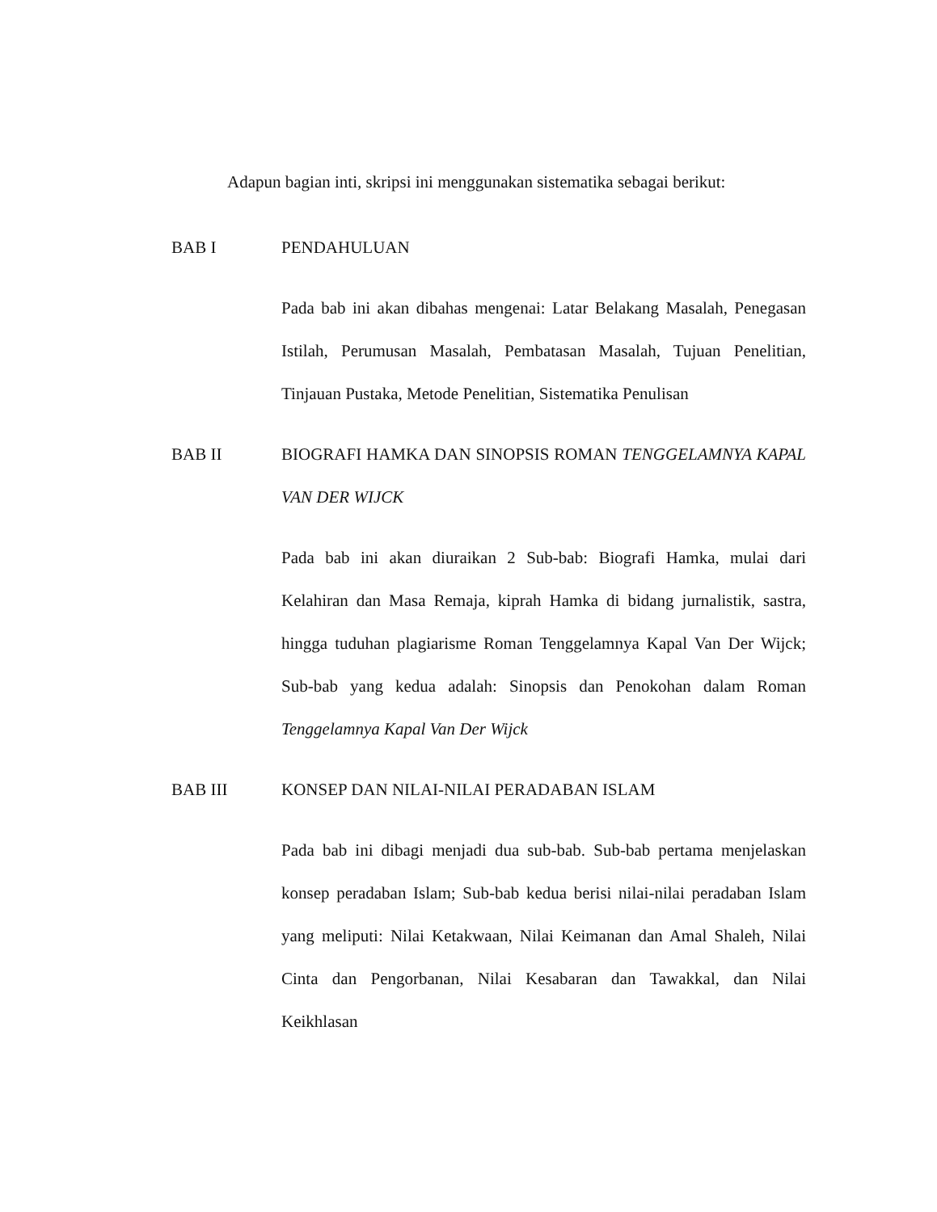Adapun bagian inti, skripsi ini menggunakan sistematika sebagai berikut:
BAB I PENDAHULUAN
Pada bab ini akan dibahas mengenai: Latar Belakang Masalah, Penegasan Istilah, Perumusan Masalah, Pembatasan Masalah, Tujuan Penelitian, Tinjauan Pustaka, Metode Penelitian, Sistematika Penulisan
BAB II BIOGRAFI HAMKA DAN SINOPSIS ROMAN TENGGELAMNYA KAPAL VAN DER WIJCK
Pada bab ini akan diuraikan 2 Sub-bab: Biografi Hamka, mulai dari Kelahiran dan Masa Remaja, kiprah Hamka di bidang jurnalistik, sastra, hingga tuduhan plagiarisme Roman Tenggelamnya Kapal Van Der Wijck; Sub-bab yang kedua adalah: Sinopsis dan Penokohan dalam Roman Tenggelamnya Kapal Van Der Wijck
BAB III KONSEP DAN NILAI-NILAI PERADABAN ISLAM
Pada bab ini dibagi menjadi dua sub-bab. Sub-bab pertama menjelaskan konsep peradaban Islam; Sub-bab kedua berisi nilai-nilai peradaban Islam yang meliputi: Nilai Ketakwaan, Nilai Keimanan dan Amal Shaleh, Nilai Cinta dan Pengorbanan, Nilai Kesabaran dan Tawakkal, dan Nilai Keikhlasan